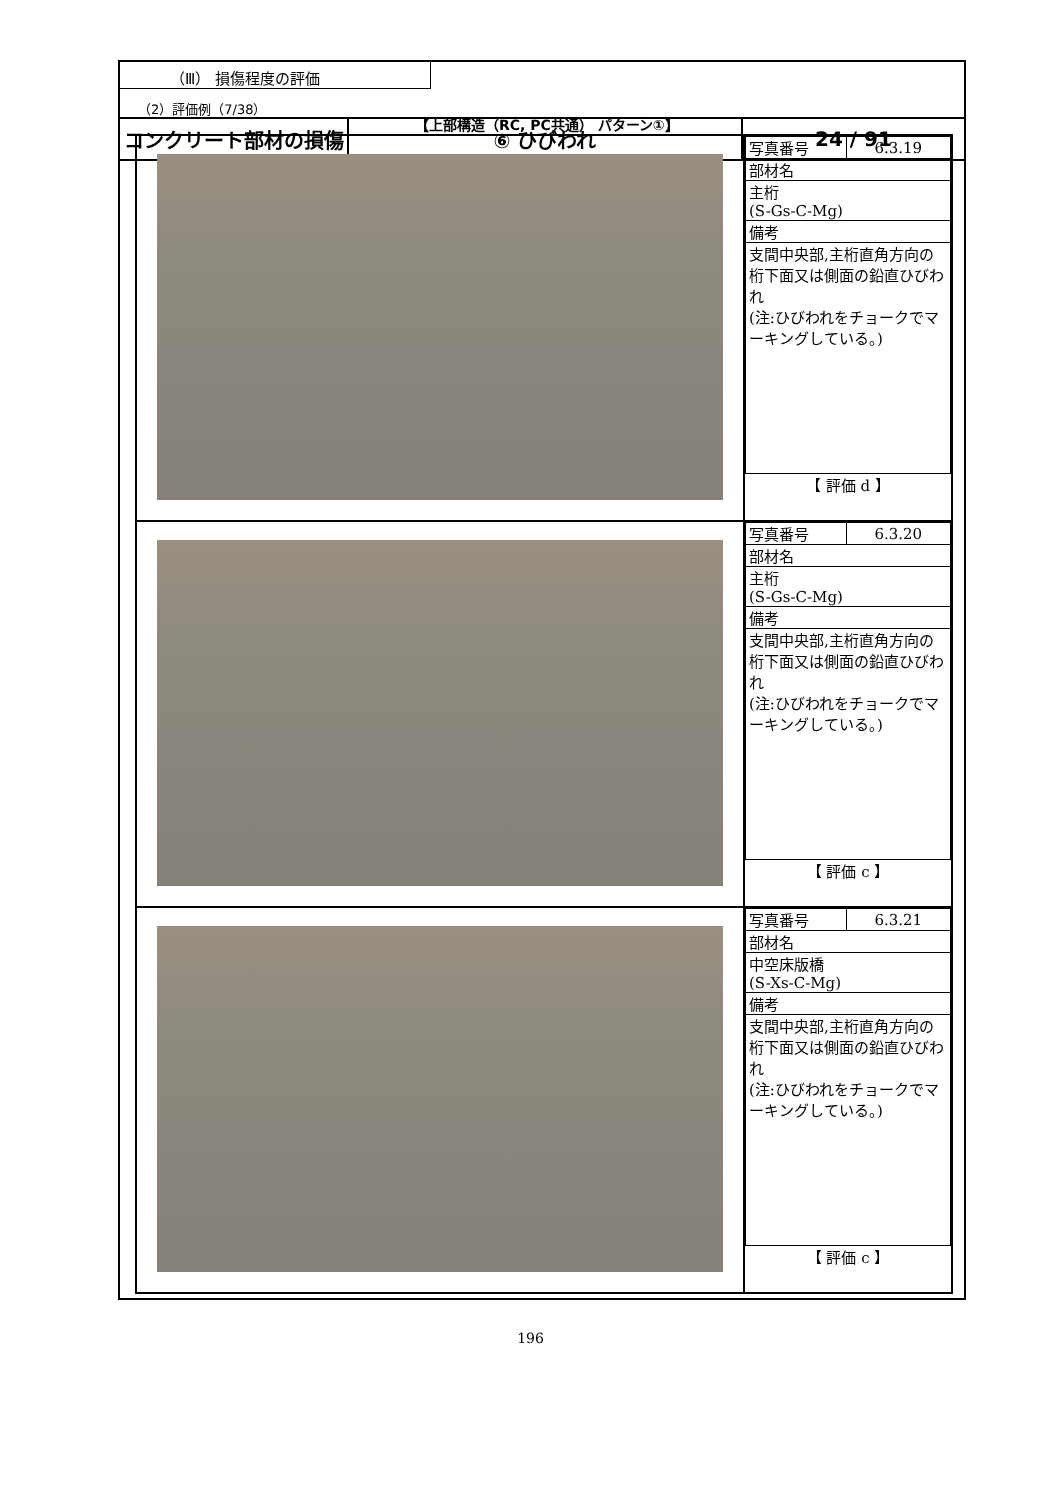| コンクリート部材の損傷 | ⑥ ひびわれ | 24 / 91 |
（Ⅲ） 損傷程度の評価
（2）評価例（7/38）
【上部構造（RC, PC共通） パターン①】
| | / 写真番号 / 6.3.19 / / 部材名 / / / 主桁 (S-Gs-C-Mg) / / / 備考 / / / 支間中央部,主桁直角方向の桁下面又は側面の鉛直ひびわれ (注:ひびわれをチョークでマーキングしている。) / / 【 評価 d 】 |
| | / 写真番号 / 6.3.20 / / 部材名 / / / 主桁 (S-Gs-C-Mg) / / / 備考 / / / 支間中央部,主桁直角方向の桁下面又は側面の鉛直ひびわれ (注:ひびわれをチョークでマーキングしている。) / / 【 評価 c 】 |
| | / 写真番号 / 6.3.21 / / 部材名 / / / 中空床版橋 (S-Xs-C-Mg) / / / 備考 / / / 支間中央部,主桁直角方向の桁下面又は側面の鉛直ひびわれ (注:ひびわれをチョークでマーキングしている。) / / 【 評価 c 】 |
196